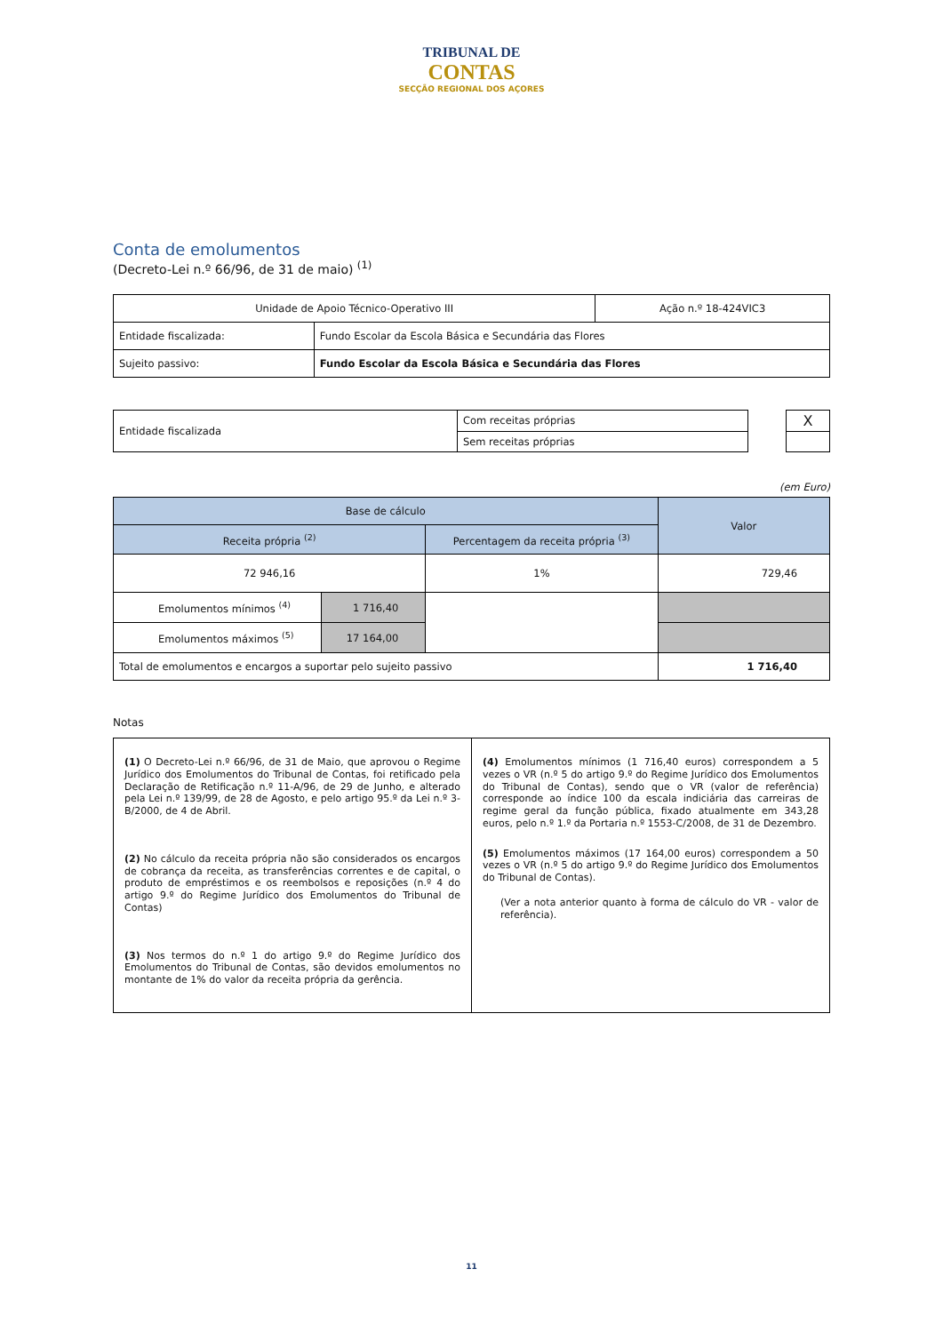TRIBUNAL DE
CONTAS
SECÇÃO REGIONAL DOS AÇORES
Conta de emolumentos
(Decreto-Lei n.º 66/96, de 31 de maio) <sup>(1)</sup>
| Unidade de Apoio Técnico-Operativo III | | Ação n.º 18-424VIC3 |
| Entidade fiscalizada: | Fundo Escolar da Escola Básica e Secundária das Flores | |
| Sujeito passivo: | Fundo Escolar da Escola Básica e Secundária das Flores | |
| Entidade fiscalizada | Com receitas próprias | | X |
| | Sem receitas próprias | | |
(em Euro)
| Base de cálculo | | | Valor |
| --- | --- | --- | --- |
| Receita própria <sup>(2)</sup> | | Percentagem da receita própria <sup>(3)</sup> | |
| 72 946,16 | | 1% | 729,46 |
| Emolumentos mínimos <sup>(4)</sup> | 1 716,40 | | |
| Emolumentos máximos <sup>(5)</sup> | 17 164,00 | | |
| Total de emolumentos e encargos a suportar pelo sujeito passivo | | | 1 716,40 |
Notas
| (1) O Decreto-Lei n.º 66/96, de 31 de Maio, que aprovou o Regime Jurídico dos Emolumentos do Tribunal de Contas, foi retificado pela Declaração de Retificação n.º 11-A/96, de 29 de Junho, e alterado pela Lei n.º 139/99, de 28 de Agosto, e pelo artigo 95.º da Lei n.º 3-B/2000, de 4 de Abril. (2) No cálculo da receita própria não são considerados os encargos de cobrança da receita, as transferências correntes e de capital, o produto de empréstimos e os reembolsos e reposições (n.º 4 do artigo 9.º do Regime Jurídico dos Emolumentos do Tribunal de Contas) (3) Nos termos do n.º 1 do artigo 9.º do Regime Jurídico dos Emolumentos do Tribunal de Contas, são devidos emolumentos no montante de 1% do valor da receita própria da gerência. | (4) Emolumentos mínimos (1 716,40 euros) correspondem a 5 vezes o VR (n.º 5 do artigo 9.º do Regime Jurídico dos Emolumentos do Tribunal de Contas), sendo que o VR (valor de referência) corresponde ao índice 100 da escala indiciária das carreiras de regime geral da função pública, fixado atualmente em 343,28 euros, pelo n.º 1.º da Portaria n.º 1553-C/2008, de 31 de Dezembro. (5) Emolumentos máximos (17 164,00 euros) correspondem a 50 vezes o VR (n.º 5 do artigo 9.º do Regime Jurídico dos Emolumentos do Tribunal de Contas). (Ver a nota anterior quanto à forma de cálculo do VR - valor de referência). |
11